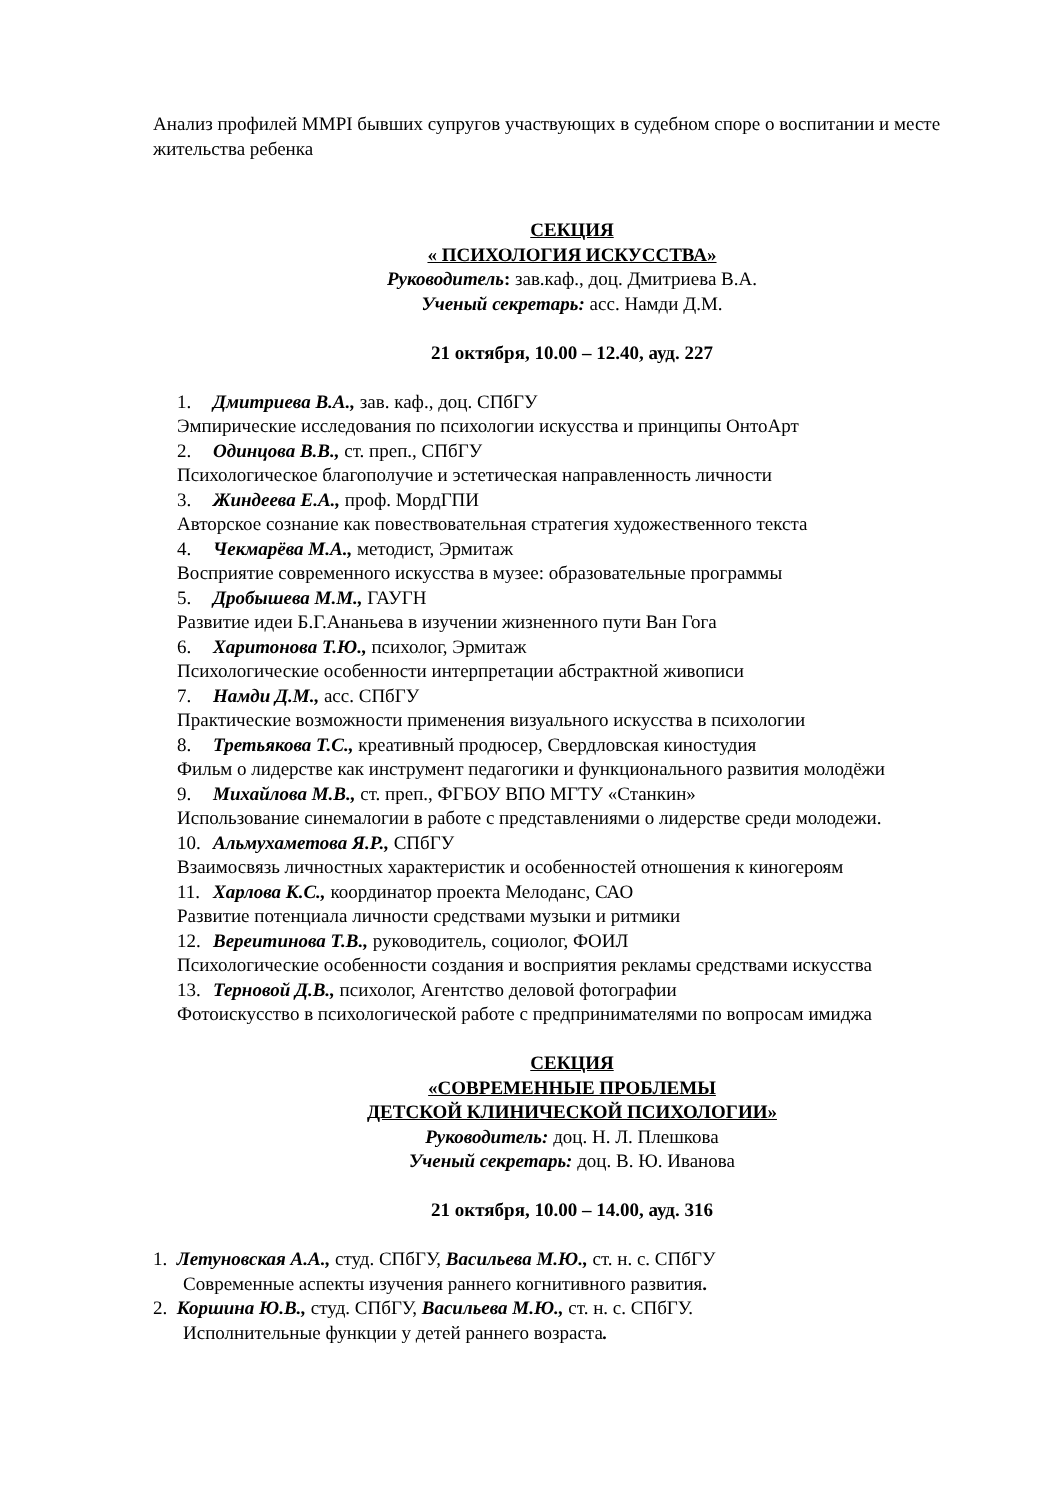Анализ профилей MMPI бывших супругов участвующих в судебном споре о воспитании и месте жительства ребенка
СЕКЦИЯ
« ПСИХОЛОГИЯ ИСКУССТВА»
Руководитель: зав.каф., доц. Дмитриева В.А.
Ученый секретарь: асс. Намди Д.М.
21 октября, 10.00 – 12.40, ауд. 227
1. Дмитриева В.А., зав. каф., доц. СПбГУ
Эмпирические исследования по психологии искусства и принципы ОнтоАрт
2. Одинцова В.В., ст. преп., СПбГУ
Психологическое благополучие и эстетическая направленность личности
3. Жиндеева Е.А., проф. МордГПИ
Авторское сознание как повествовательная стратегия художественного текста
4. Чекмарёва М.А., методист, Эрмитаж
Восприятие современного искусства в музее: образовательные программы
5. Дробышева М.М., ГАУГН
Развитие идеи Б.Г.Ананьева в изучении жизненного пути Ван Гога
6. Харитонова Т.Ю., психолог, Эрмитаж
Психологические особенности интерпретации абстрактной живописи
7. Намди Д.М., асс. СПбГУ
Практические возможности применения визуального искусства в психологии
8. Третьякова Т.С., креативный продюсер, Свердловская киностудия
Фильм о лидерстве как инструмент педагогики и функционального развития молодёжи
9. Михайлова М.В., ст. преп., ФГБОУ ВПО МГТУ «Станкин»
Использование синемалогии в работе с представлениями о лидерстве среди молодежи.
10. Альмухаметова Я.Р., СПбГУ
Взаимосвязь личностных характеристик и особенностей отношения к киногероям
11. Харлова К.С., координатор проекта Мелоданс, САО
Развитие потенциала личности средствами музыки и ритмики
12. Вереитинова Т.В., руководитель, социолог, ФОИЛ
Психологические особенности создания и восприятия рекламы средствами искусства
13. Терновой Д.В., психолог, Агентство деловой фотографии
Фотоискусство в психологической работе с предпринимателями по вопросам имиджа
СЕКЦИЯ
«СОВРЕМЕННЫЕ ПРОБЛЕМЫ
ДЕТСКОЙ КЛИНИЧЕСКОЙ ПСИХОЛОГИИ»
Руководитель: доц. Н. Л. Плешкова
Ученый секретарь: доц. В. Ю. Иванова
21 октября, 10.00 – 14.00, ауд. 316
1. Летуновская А.А., студ. СПбГУ, Васильева М.Ю., ст. н. с. СПбГУ
Современные аспекты изучения раннего когнитивного развития.
2. Коршина Ю.В., студ. СПбГУ, Васильева М.Ю., ст. н. с. СПбГУ.
Исполнительные функции у детей раннего возраста.